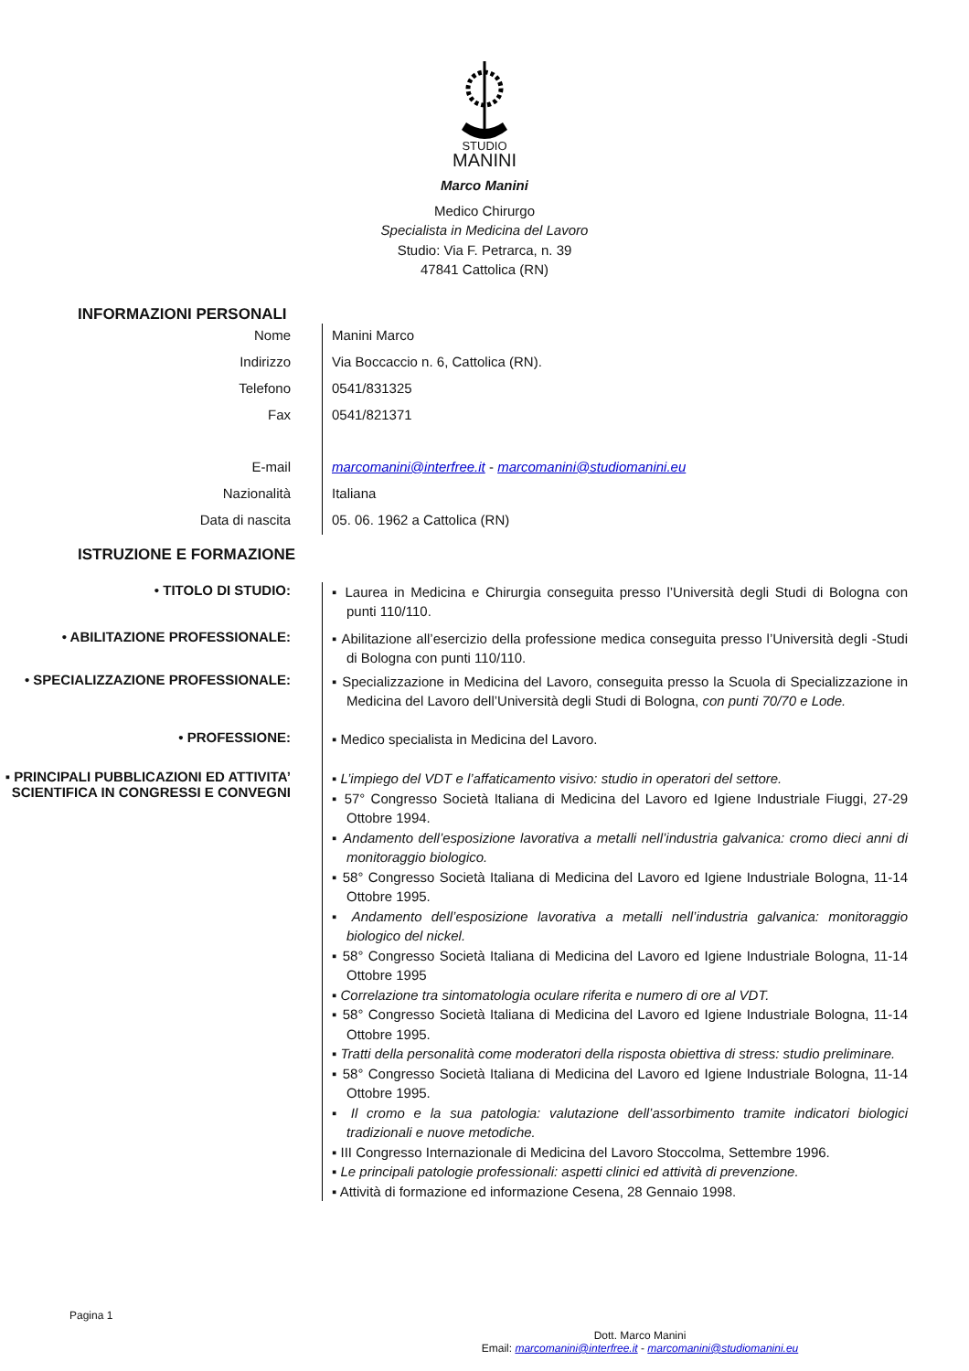STUDIO
MANINI
Marco Manini
Medico Chirurgo
Specialista in Medicina del Lavoro
Studio: Via F. Petrarca, n. 39
47841 Cattolica (RN)
INFORMAZIONI PERSONALI
Nome Manini Marco
Indirizzo Via Boccaccio n. 6, Cattolica (RN).
Telefono 0541/831325
Fax
0541/821371
E-mail marcomanini@interfree.it - marcomanini@studiomanini.eu
Nazionalità Italiana
Data di nascita 05. 06. 1962 a Cattolica (RN)
ISTRUZIONE E FORMAZIONE
• TITOLO DI STUDIO:
▪ Laurea in Medicina e Chirurgia conseguita presso l’Università degli Studi di Bologna con punti 110/110.
• ABILITAZIONE PROFESSIONALE:
▪ Abilitazione all’esercizio della professione medica conseguita presso l’Università degli -Studi di Bologna con punti 110/110.
• SPECIALIZZAZIONE PROFESSIONALE:
▪ Specializzazione in Medicina del Lavoro, conseguita presso la Scuola di Specializzazione in Medicina del Lavoro dell’Università degli Studi di Bologna, con punti 70/70 e Lode.
• PROFESSIONE:
▪ Medico specialista in Medicina del Lavoro.
▪ PRINCIPALI PUBBLICAZIONI ED ATTIVITA’ SCIENTIFICA IN CONGRESSI E CONVEGNI
▪ L’impiego del VDT e l’affaticamento visivo: studio in operatori del settore.
▪ 57° Congresso Società Italiana di Medicina del Lavoro ed Igiene Industriale Fiuggi, 27-29 Ottobre 1994.
▪ Andamento dell’esposizione lavorativa a metalli nell’industria galvanica: cromo dieci anni di monitoraggio biologico.
▪ 58° Congresso Società Italiana di Medicina del Lavoro ed Igiene Industriale Bologna, 11-14 Ottobre 1995.
▪ Andamento dell’esposizione lavorativa a metalli nell’industria galvanica: monitoraggio biologico del nickel.
▪ 58° Congresso Società Italiana di Medicina del Lavoro ed Igiene Industriale Bologna, 11-14 Ottobre 1995
▪ Correlazione tra sintomatologia oculare riferita e numero di ore al VDT.
▪ 58° Congresso Società Italiana di Medicina del Lavoro ed Igiene Industriale Bologna, 11-14 Ottobre 1995.
▪ Tratti della personalità come moderatori della risposta obiettiva di stress: studio preliminare.
▪ 58° Congresso Società Italiana di Medicina del Lavoro ed Igiene Industriale Bologna, 11-14 Ottobre 1995.
▪ Il cromo e la sua patologia: valutazione dell’assorbimento tramite indicatori biologici tradizionali e nuove metodiche.
▪ III Congresso Internazionale di Medicina del Lavoro Stoccolma, Settembre 1996.
▪ Le principali patologie professionali: aspetti clinici ed attività di prevenzione.
▪ Attività di formazione ed informazione Cesena, 28 Gennaio 1998.
Pagina 1
Dott. Marco Manini
Email: marcomanini@interfree.it - marcomanini@studiomanini.eu